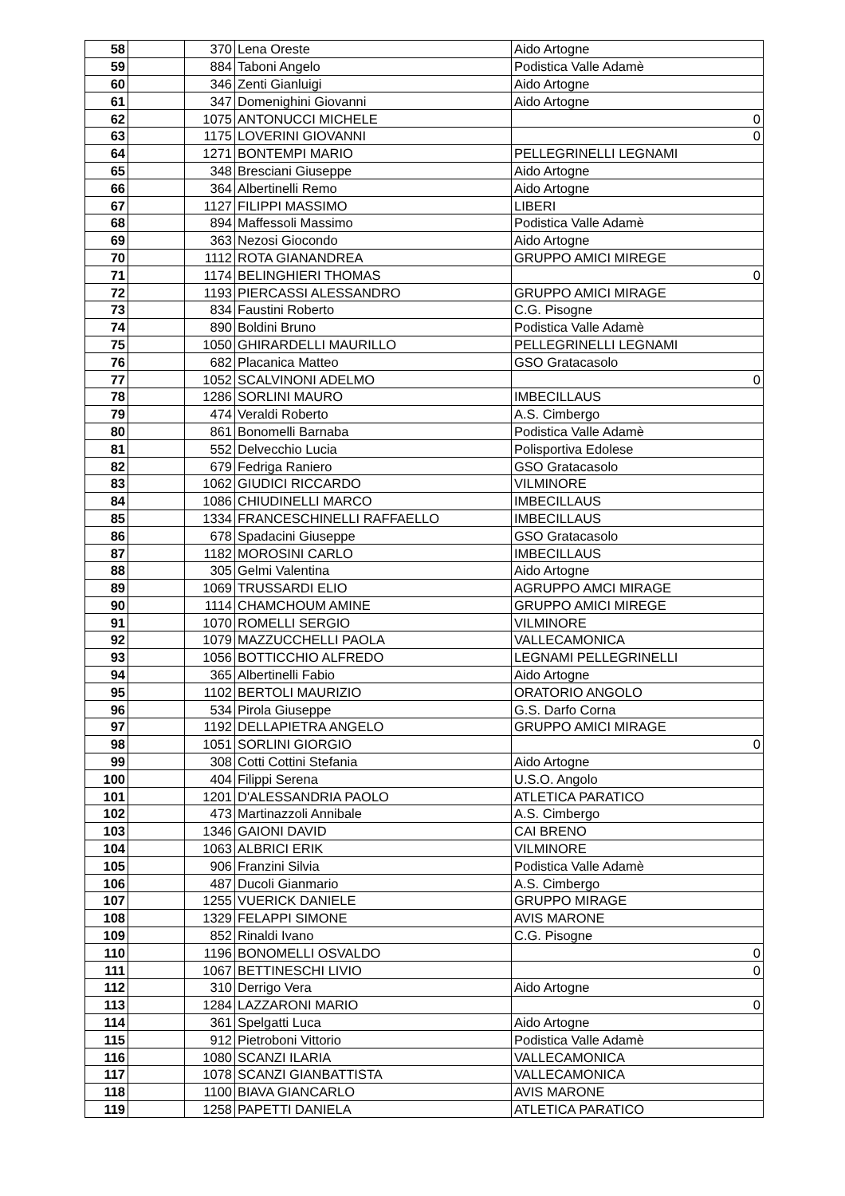| 58 | | 370 | Lena Oreste | Aido Artogne |
| 59 | | 884 | Taboni Angelo | Podistica Valle Adamè |
| 60 | | 346 | Zenti Gianluigi | Aido Artogne |
| 61 | | 347 | Domenighini Giovanni | Aido Artogne |
| 62 | | 1075 | ANTONUCCI MICHELE | 0 |
| 63 | | 1175 | LOVERINI GIOVANNI | 0 |
| 64 | | 1271 | BONTEMPI MARIO | PELLEGRINELLI LEGNAMI |
| 65 | | 348 | Bresciani Giuseppe | Aido Artogne |
| 66 | | 364 | Albertinelli Remo | Aido Artogne |
| 67 | | 1127 | FILIPPI MASSIMO | LIBERI |
| 68 | | 894 | Maffessoli Massimo | Podistica Valle Adamè |
| 69 | | 363 | Nezosi Giocondo | Aido Artogne |
| 70 | | 1112 | ROTA GIANANDREA | GRUPPO AMICI MIREGE |
| 71 | | 1174 | BELINGHIERI THOMAS | 0 |
| 72 | | 1193 | PIERCASSI ALESSANDRO | GRUPPO AMICI MIRAGE |
| 73 | | 834 | Faustini Roberto | C.G. Pisogne |
| 74 | | 890 | Boldini Bruno | Podistica Valle Adamè |
| 75 | | 1050 | GHIRARDELLI MAURILLO | PELLEGRINELLI LEGNAMI |
| 76 | | 682 | Placanica Matteo | GSO Gratacasolo |
| 77 | | 1052 | SCALVINONI ADELMO | 0 |
| 78 | | 1286 | SORLINI MAURO | IMBECILLAUS |
| 79 | | 474 | Veraldi Roberto | A.S. Cimbergo |
| 80 | | 861 | Bonomelli Barnaba | Podistica Valle Adamè |
| 81 | | 552 | Delvecchio Lucia | Polisportiva Edolese |
| 82 | | 679 | Fedriga Raniero | GSO Gratacasolo |
| 83 | | 1062 | GIUDICI RICCARDO | VILMINORE |
| 84 | | 1086 | CHIUDINELLI MARCO | IMBECILLAUS |
| 85 | | 1334 | FRANCESCHINELLI RAFFAELLO | IMBECILLAUS |
| 86 | | 678 | Spadacini Giuseppe | GSO Gratacasolo |
| 87 | | 1182 | MOROSINI CARLO | IMBECILLAUS |
| 88 | | 305 | Gelmi Valentina | Aido Artogne |
| 89 | | 1069 | TRUSSARDI ELIO | AGRUPPO AMCI MIRAGE |
| 90 | | 1114 | CHAMCHOUM AMINE | GRUPPO AMICI MIREGE |
| 91 | | 1070 | ROMELLI SERGIO | VILMINORE |
| 92 | | 1079 | MAZZUCCHELLI PAOLA | VALLECAMONICA |
| 93 | | 1056 | BOTTICCHIO ALFREDO | LEGNAMI PELLEGRINELLI |
| 94 | | 365 | Albertinelli Fabio | Aido Artogne |
| 95 | | 1102 | BERTOLI MAURIZIO | ORATORIO ANGOLO |
| 96 | | 534 | Pirola Giuseppe | G.S. Darfo Corna |
| 97 | | 1192 | DELLAPIETRA ANGELO | GRUPPO AMICI MIRAGE |
| 98 | | 1051 | SORLINI GIORGIO | 0 |
| 99 | | 308 | Cotti Cottini Stefania | Aido Artogne |
| 100 | | 404 | Filippi Serena | U.S.O. Angolo |
| 101 | | 1201 | D'ALESSANDRIA PAOLO | ATLETICA PARATICO |
| 102 | | 473 | Martinazzoli Annibale | A.S. Cimbergo |
| 103 | | 1346 | GAIONI DAVID | CAI BRENO |
| 104 | | 1063 | ALBRICI ERIK | VILMINORE |
| 105 | | 906 | Franzini Silvia | Podistica Valle Adamè |
| 106 | | 487 | Ducoli Gianmario | A.S. Cimbergo |
| 107 | | 1255 | VUERICK DANIELE | GRUPPO MIRAGE |
| 108 | | 1329 | FELAPPI SIMONE | AVIS MARONE |
| 109 | | 852 | Rinaldi Ivano | C.G. Pisogne |
| 110 | | 1196 | BONOMELLI OSVALDO | 0 |
| 111 | | 1067 | BETTINESCHI LIVIO | 0 |
| 112 | | 310 | Derrigo Vera | Aido Artogne |
| 113 | | 1284 | LAZZARONI MARIO | 0 |
| 114 | | 361 | Spelgatti Luca | Aido Artogne |
| 115 | | 912 | Pietroboni Vittorio | Podistica Valle Adamè |
| 116 | | 1080 | SCANZI ILARIA | VALLECAMONICA |
| 117 | | 1078 | SCANZI GIANBATTISTA | VALLECAMONICA |
| 118 | | 1100 | BIAVA GIANCARLO | AVIS MARONE |
| 119 | | 1258 | PAPETTI DANIELA | ATLETICA PARATICO |